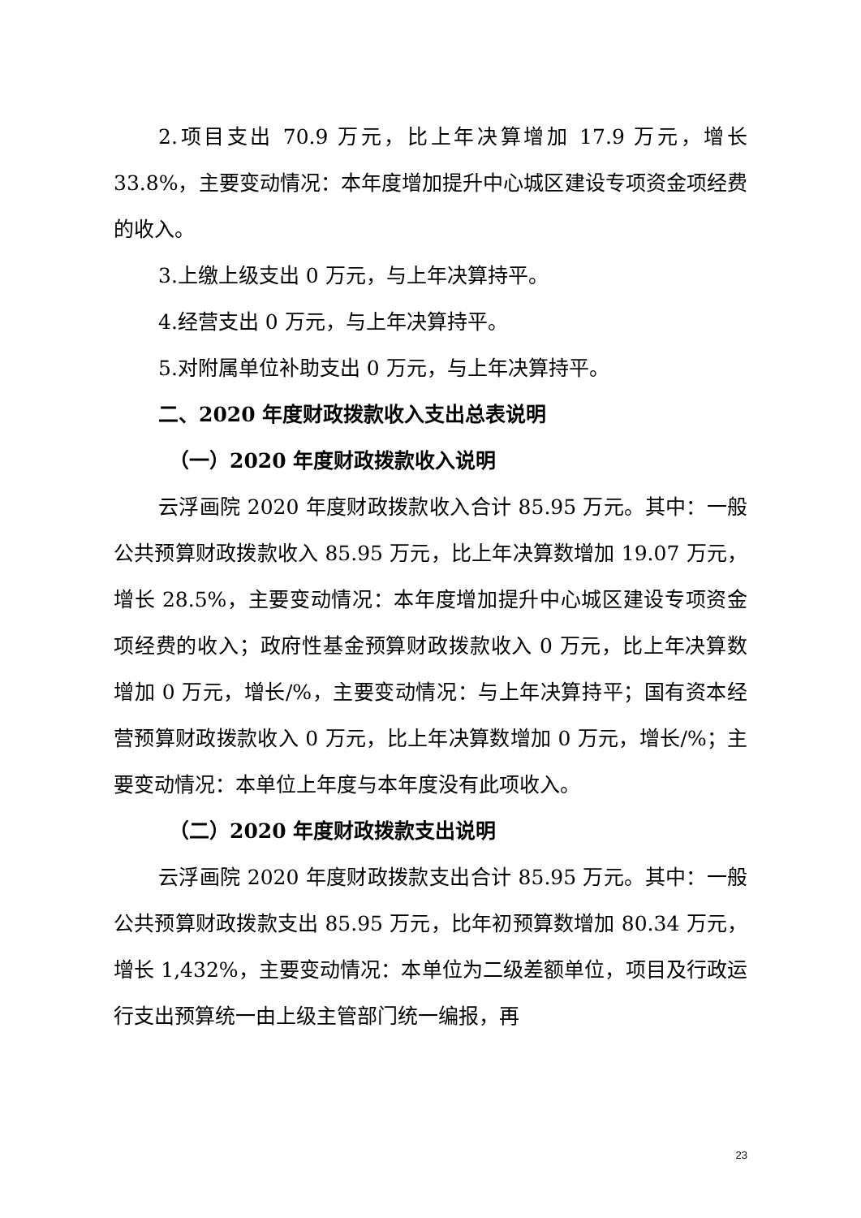2.项目支出 70.9 万元，比上年决算增加 17.9 万元，增长 33.8%，主要变动情况：本年度增加提升中心城区建设专项资金项经费的收入。
3.上缴上级支出 0 万元，与上年决算持平。
4.经营支出 0 万元，与上年决算持平。
5.对附属单位补助支出 0 万元，与上年决算持平。
二、2020 年度财政拨款收入支出总表说明
（一）2020 年度财政拨款收入说明
云浮画院 2020 年度财政拨款收入合计 85.95 万元。其中：一般公共预算财政拨款收入 85.95 万元，比上年决算数增加 19.07 万元，增长 28.5%，主要变动情况：本年度增加提升中心城区建设专项资金项经费的收入；政府性基金预算财政拨款收入 0 万元，比上年决算数增加 0 万元，增长/%，主要变动情况：与上年决算持平；国有资本经营预算财政拨款收入 0 万元，比上年决算数增加 0 万元，增长/%；主要变动情况：本单位上年度与本年度没有此项收入。
（二）2020 年度财政拨款支出说明
云浮画院 2020 年度财政拨款支出合计 85.95 万元。其中：一般公共预算财政拨款支出 85.95 万元，比年初预算数增加 80.34 万元，增长 1,432%，主要变动情况：本单位为二级差额单位，项目及行政运行支出预算统一由上级主管部门统一编报，再
23